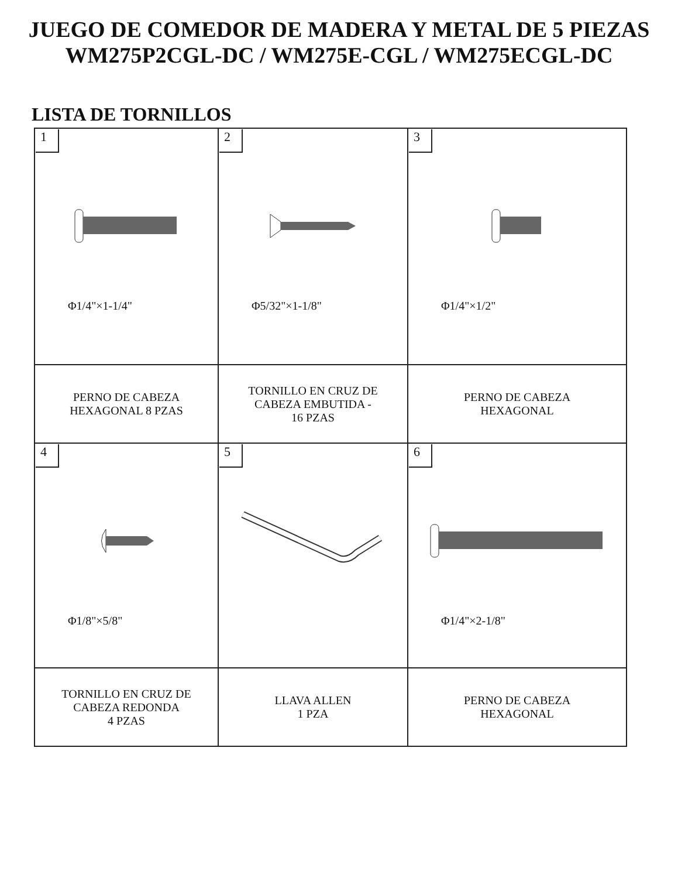JUEGO DE COMEDOR DE MADERA Y METAL DE 5 PIEZAS
WM275P2CGL-DC / WM275E-CGL / WM275ECGL-DC
LISTA DE TORNILLOS
| 1 Φ1/4"×1-1/4" | 2 Φ5/32"×1-1/8" | 3 Φ1/4"×1/2" |
| PERNO DE CABEZA HEXAGONAL 8 PZAS | TORNILLO EN CRUZ DE CABEZA EMBUTIDA - 16 PZAS | PERNO DE CABEZA HEXAGONAL |
| 4 Φ1/8"×5/8" | 5 | 6 Φ1/4"×2-1/8" |
| TORNILLO EN CRUZ DE CABEZA REDONDA 4 PZAS | LLAVA ALLEN 1 PZA | PERNO DE CABEZA HEXAGONAL |